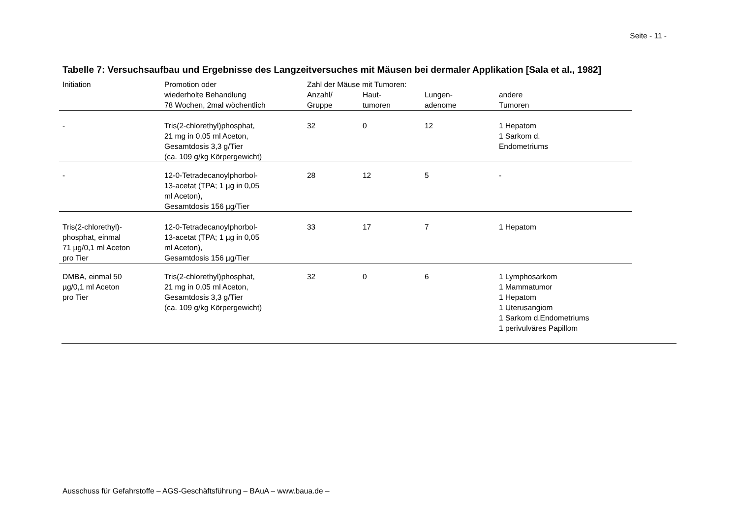Seite - 11 -
Tabelle 7: Versuchsaufbau und Ergebnisse des Langzeitversuches mit Mäusen bei dermaler Applikation [Sala et al., 1982]
| Initiation | Promotion oder | Zahl der Mäuse mit Tumoren: | | | |
| --- | --- | --- | --- | --- | --- |
| | wiederholte Behandlung 78 Wochen, 2mal wöchentlich | Anzahl/ Gruppe | Haut- tumoren | Lungen- adenome | andere Tumoren |
| - | Tris(2-chlorethyl)phosphat, 21 mg in 0,05 ml Aceton, Gesamtdosis 3,3 g/Tier (ca. 109 g/kg Körpergewicht) | 32 | 0 | 12 | 1 Hepatom 1 Sarkom d. Endometriums |
| - | 12-0-Tetradecanoylphorbol- 13-acetat (TPA; 1 µg in 0,05 ml Aceton), Gesamtdosis 156 µg/Tier | 28 | 12 | 5 | - |
| Tris(2-chlorethyl)- phosphat, einmal 71 µg/0,1 ml Aceton pro Tier | 12-0-Tetradecanoylphorbol- 13-acetat (TPA; 1 µg in 0,05 ml Aceton), Gesamtdosis 156 µg/Tier | 33 | 17 | 7 | 1 Hepatom |
| DMBA, einmal 50 µg/0,1 ml Aceton pro Tier | Tris(2-chlorethyl)phosphat, 21 mg in 0,05 ml Aceton, Gesamtdosis 3,3 g/Tier (ca. 109 g/kg Körpergewicht) | 32 | 0 | 6 | 1 Lymphosarkom 1 Mammatumor 1 Hepatom 1 Uterusangiom 1 Sarkom d.Endometriums 1 perivulväres Papillom |
Ausschuss für Gefahrstoffe – AGS-Geschäftsführung – BAuA – www.baua.de –